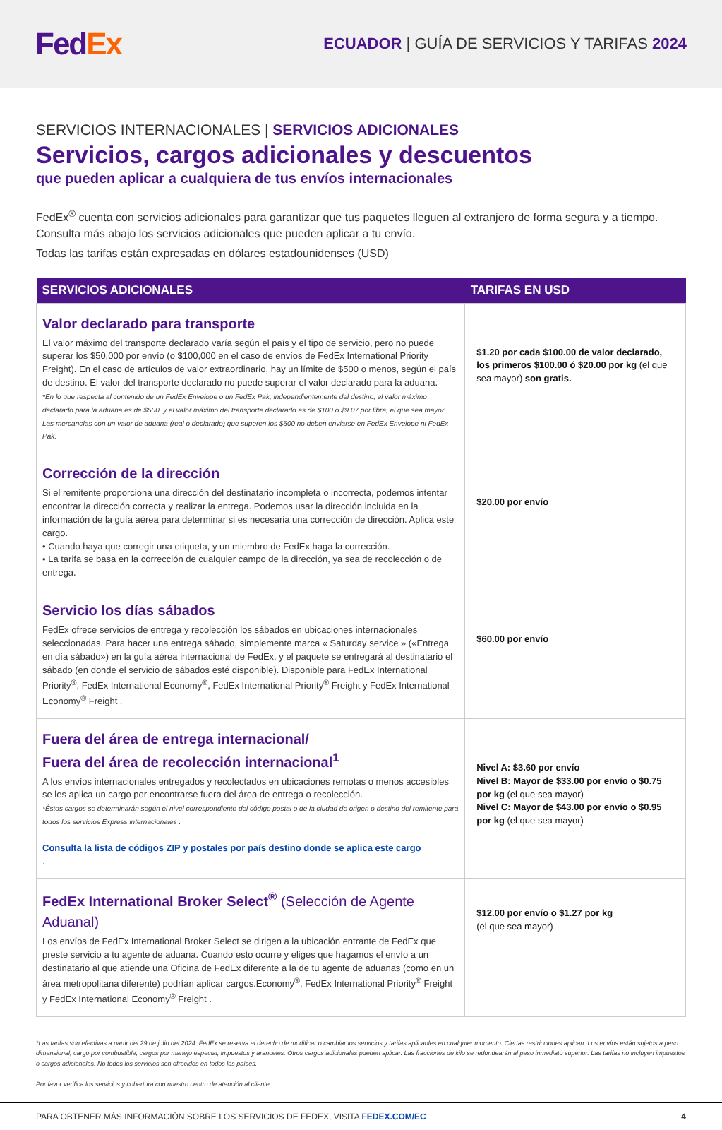FedEx
ECUADOR | GUÍA DE SERVICIOS Y TARIFAS 2024
SERVICIOS INTERNACIONALES | SERVICIOS ADICIONALES
Servicios, cargos adicionales y descuentos
que pueden aplicar a cualquiera de tus envíos internacionales
FedEx<sup>®</sup> cuenta con servicios adicionales para garantizar que tus paquetes lleguen al extranjero de forma segura y a tiempo. Consulta más abajo los servicios adicionales que pueden aplicar a tu envío.
Todas las tarifas están expresadas en dólares estadounidenses (USD)
| SERVICIOS ADICIONALES | TARIFAS EN USD |
| --- | --- |
| Valor declarado para transporte El valor máximo del transporte declarado varía según el país y el tipo de servicio, pero no puede superar los $50,000 por envío (o $100,000 en el caso de envíos de FedEx International Priority Freight). En el caso de artículos de valor extraordinario, hay un límite de $500 o menos, según el país de destino. El valor del transporte declarado no puede superar el valor declarado para la aduana. *En lo que respecta al contenido de un FedEx Envelope o un FedEx Pak, independientemente del destino, el valor máximo declarado para la aduana es de $500, y el valor máximo del transporte declarado es de $100 o $9.07 por libra, el que sea mayor. Las mercancías con un valor de aduana (real o declarado) que superen los $500 no deben enviarse en FedEx Envelope ni FedEx Pak. | $1.20 por cada $100.00 de valor declarado, los primeros $100.00 ó $20.00 por kg (el que sea mayor) son gratis. |
| Corrección de la dirección Si el remitente proporciona una dirección del destinatario incompleta o incorrecta, podemos intentar encontrar la dirección correcta y realizar la entrega. Podemos usar la dirección incluida en la información de la guía aérea para determinar si es necesaria una corrección de dirección. Aplica este cargo. • Cuando haya que corregir una etiqueta, y un miembro de FedEx haga la corrección. • La tarifa se basa en la corrección de cualquier campo de la dirección, ya sea de recolección o de entrega. | $20.00 por envío |
| Servicio los días sábados FedEx ofrece servicios de entrega y recolección los sábados en ubicaciones internacionales seleccionadas. Para hacer una entrega sábado, simplemente marca « Saturday service » («Entrega en día sábado») en la guía aérea internacional de FedEx, y el paquete se entregará al destinatario el sábado (en donde el servicio de sábados esté disponible). Disponible para FedEx International Priority<sup>®</sup>, FedEx International Economy<sup>®</sup>, FedEx International Priority<sup>®</sup> Freight y FedEx International Economy<sup>®</sup> Freight . | $60.00 por envío |
| Fuera del área de entrega internacional/ Fuera del área de recolección internacional<sup>1</sup> A los envíos internacionales entregados y recolectados en ubicaciones remotas o menos accesibles se les aplica un cargo por encontrarse fuera del área de entrega o recolección. *Éstos cargos se determinarán según el nivel correspondiente del código postal o de la ciudad de origen o destino del remitente para todos los servicios Express internacionales . Consulta la lista de códigos ZIP y postales por país destino donde se aplica este cargo . | Nivel A: $3.60 por envío Nivel B: Mayor de $33.00 por envío o $0.75 por kg (el que sea mayor) Nivel C: Mayor de $43.00 por envío o $0.95 por kg (el que sea mayor) |
| FedEx International Broker Select<sup>®</sup> (Selección de Agente Aduanal) Los envíos de FedEx International Broker Select se dirigen a la ubicación entrante de FedEx que preste servicio a tu agente de aduana. Cuando esto ocurre y eliges que hagamos el envío a un destinatario al que atiende una Oficina de FedEx diferente a la de tu agente de aduanas (como en un área metropolitana diferente) podrían aplicar cargos.Economy<sup>®</sup>, FedEx International Priority<sup>®</sup> Freight y FedEx International Economy<sup>®</sup> Freight . | $12.00 por envío o $1.27 por kg (el que sea mayor) |
*Las tarifas son efectivas a partir del 29 de julio del 2024. FedEx se reserva el derecho de modificar o cambiar los servicios y tarifas aplicables en cualquier momento. Ciertas restricciones aplican. Los envíos están sujetos a peso dimensional, cargo por combustible, cargos por manejo especial, impuestos y aranceles. Otros cargos adicionales pueden aplicar. Las fracciones de kilo se redondearán al peso inmediato superior. Las tarifas no incluyen impuestos o cargos adicionales. No todos los servicios son ofrecidos en todos los países.
Por favor verifica los servicios y cobertura con nuestro centro de atención al cliente.
PARA OBTENER MÁS INFORMACIÓN SOBRE LOS SERVICIOS DE FEDEX, VISITA FEDEX.COM/EC 4